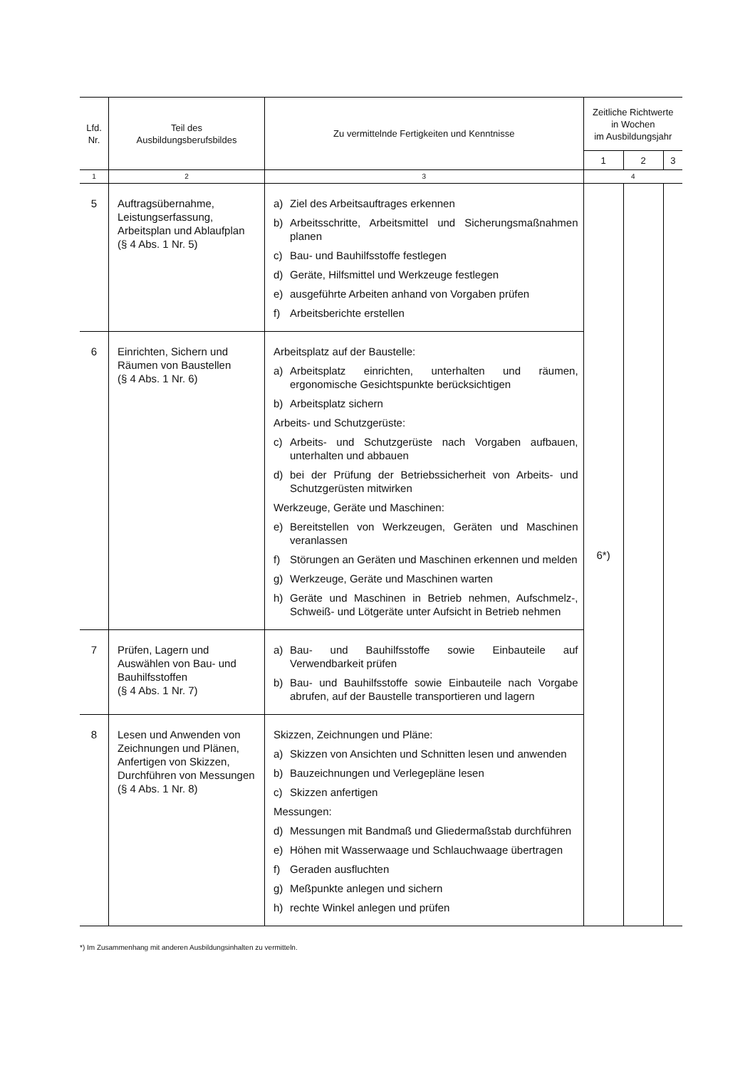| Lfd. Nr. | Teil des Ausbildungsberufsbildes | Zu vermittelnde Fertigkeiten und Kenntnisse | Zeitliche Richtwerte in Wochen im Ausbildungsjahr | | |
| --- | --- | --- | --- | --- | --- |
| | | | 1 | 2 | 3 |
| 1 | 2 | 3 | 4 | | |
| 5 | Auftragsübernahme, Leistungserfassung, Arbeitsplan und Ablaufplan (§ 4 Abs. 1 Nr. 5) | a) Ziel des Arbeitsauftrages erkennen b) Arbeitsschritte, Arbeitsmittel und Sicherungsmaßnahmen planen c) Bau- und Bauhilfsstoffe festlegen d) Geräte, Hilfsmittel und Werkzeuge festlegen e) ausgeführte Arbeiten anhand von Vorgaben prüfen f) Arbeitsberichte erstellen | 6*) | | |
| 6 | Einrichten, Sichern und Räumen von Baustellen (§ 4 Abs. 1 Nr. 6) | Arbeitsplatz auf der Baustelle: a) Arbeitsplatz einrichten, unterhalten und räumen, ergonomische Gesichtspunkte berücksichtigen b) Arbeitsplatz sichern Arbeits- und Schutzgerüste: c) Arbeits- und Schutzgerüste nach Vorgaben aufbauen, unterhalten und abbauen d) bei der Prüfung der Betriebssicherheit von Arbeits- und Schutzgerüsten mitwirken Werkzeuge, Geräte und Maschinen: e) Bereitstellen von Werkzeugen, Geräten und Maschinen veranlassen f) Störungen an Geräten und Maschinen erkennen und melden g) Werkzeuge, Geräte und Maschinen warten h) Geräte und Maschinen in Betrieb nehmen, Aufschmelz-, Schweiß- und Lötgeräte unter Aufsicht in Betrieb nehmen | | | |
| 7 | Prüfen, Lagern und Auswählen von Bau- und Bauhilfsstoffen (§ 4 Abs. 1 Nr. 7) | a) Bau- und Bauhilfsstoffe sowie Einbauteile auf Verwendbarkeit prüfen b) Bau- und Bauhilfsstoffe sowie Einbauteile nach Vorgabe abrufen, auf der Baustelle transportieren und lagern | | | |
| 8 | Lesen und Anwenden von Zeichnungen und Plänen, Anfertigen von Skizzen, Durchführen von Messungen (§ 4 Abs. 1 Nr. 8) | Skizzen, Zeichnungen und Pläne: a) Skizzen von Ansichten und Schnitten lesen und anwenden b) Bauzeichnungen und Verlegepläne lesen c) Skizzen anfertigen Messungen: d) Messungen mit Bandmaß und Gliedermaßstab durchführen e) Höhen mit Wasserwaage und Schlauchwaage übertragen f) Geraden ausfluchten g) Meßpunkte anlegen und sichern h) rechte Winkel anlegen und prüfen | | | |
*) Im Zusammenhang mit anderen Ausbildungsinhalten zu vermitteln.